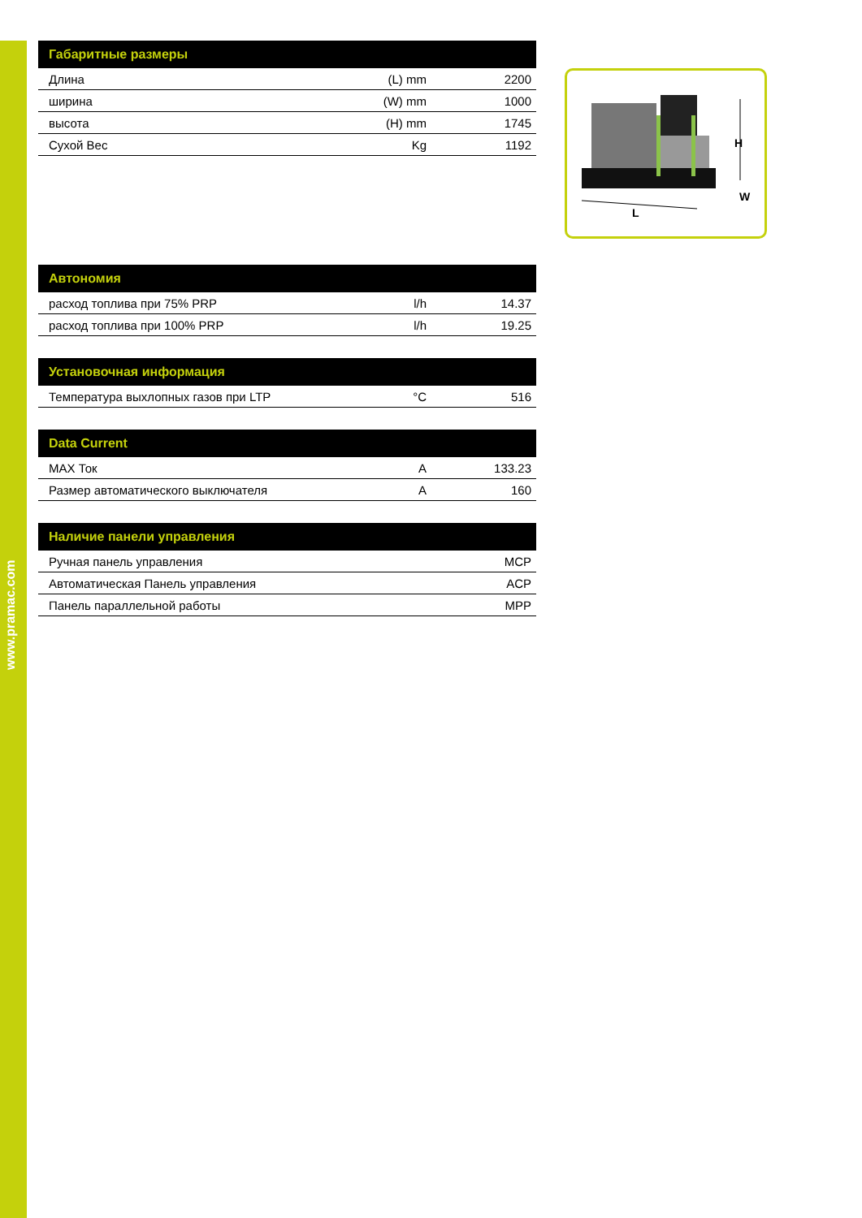www.pramac.com
| Габаритные размеры | | |
| --- | --- | --- |
| Длина | (L) mm | 2200 |
| ширина | (W) mm | 1000 |
| высота | (H) mm | 1745 |
| Сухой Вес | Kg | 1192 |
| Автономия | | |
| --- | --- | --- |
| расход топлива при 75% PRP | l/h | 14.37 |
| расход топлива при 100% PRP | l/h | 19.25 |
| Установочная информация | | |
| --- | --- | --- |
| Температура выхлопных газов при LTP | °C | 516 |
| Data Current | | |
| --- | --- | --- |
| MAX Ток | A | 133.23 |
| Размер автоматического выключателя | A | 160 |
| Наличие панели управления | | |
| --- | --- | --- |
| Ручная панель управления | | MCP |
| Автоматическая Панель управления | | ACP |
| Панель параллельной работы | | MPP |
H
W
L